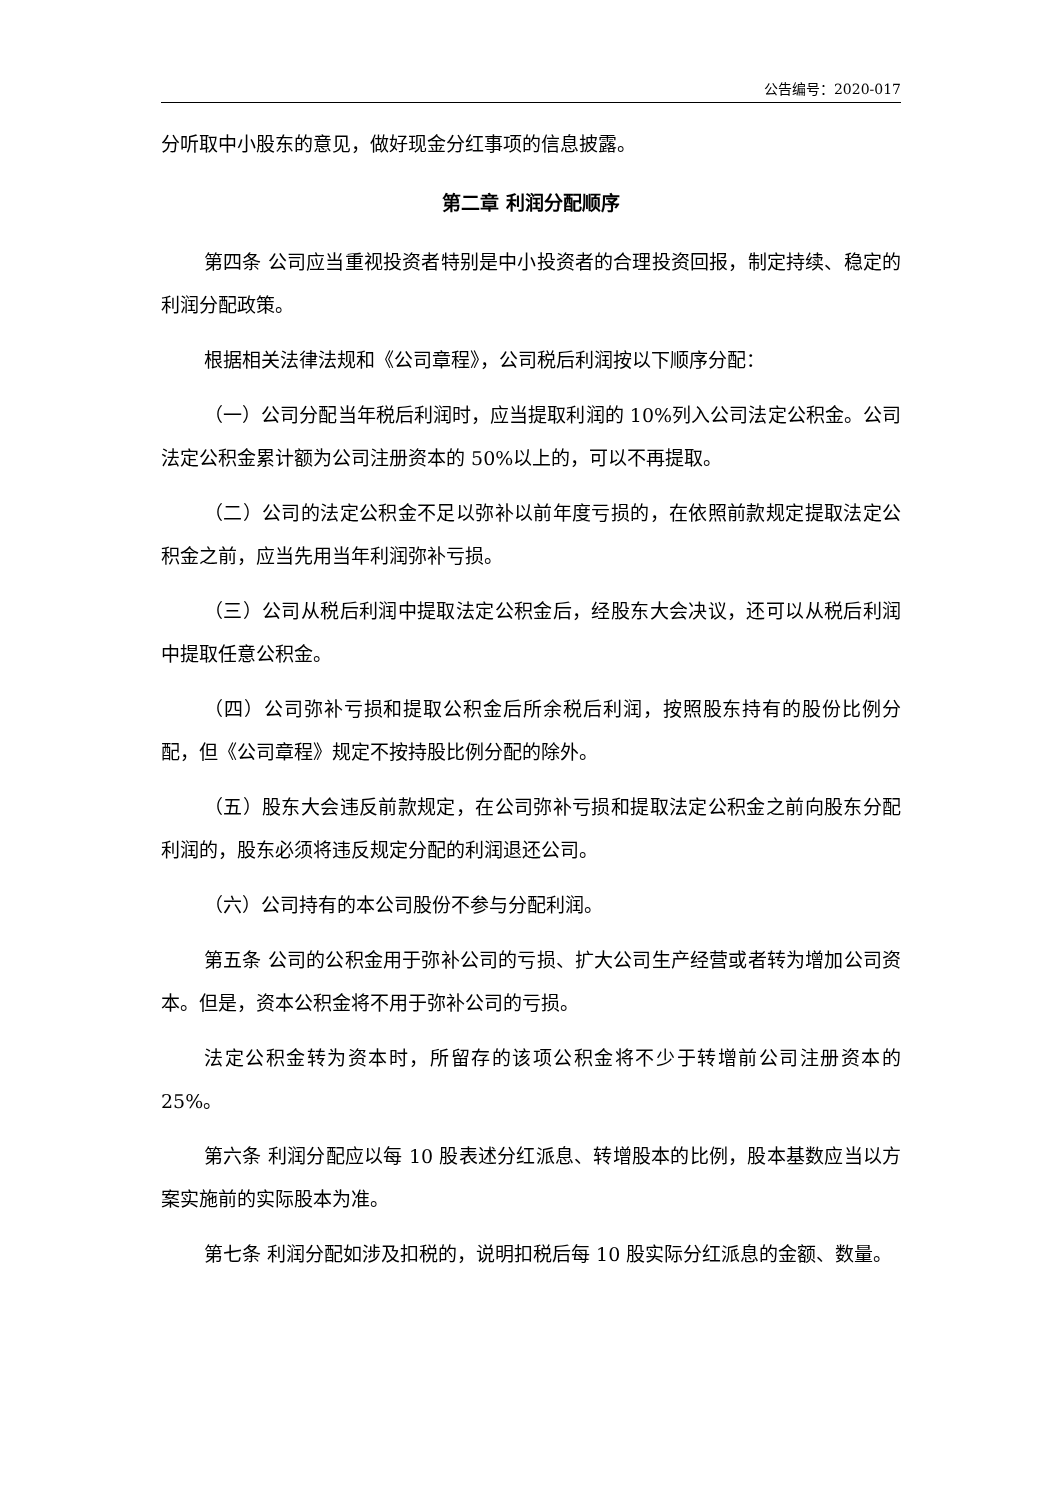公告编号：2020-017
分听取中小股东的意见，做好现金分红事项的信息披露。
第二章 利润分配顺序
第四条 公司应当重视投资者特别是中小投资者的合理投资回报，制定持续、稳定的利润分配政策。
根据相关法律法规和《公司章程》，公司税后利润按以下顺序分配：
（一）公司分配当年税后利润时，应当提取利润的 10%列入公司法定公积金。公司法定公积金累计额为公司注册资本的 50%以上的，可以不再提取。
（二）公司的法定公积金不足以弥补以前年度亏损的，在依照前款规定提取法定公积金之前，应当先用当年利润弥补亏损。
（三）公司从税后利润中提取法定公积金后，经股东大会决议，还可以从税后利润中提取任意公积金。
（四）公司弥补亏损和提取公积金后所余税后利润，按照股东持有的股份比例分配，但《公司章程》规定不按持股比例分配的除外。
（五）股东大会违反前款规定，在公司弥补亏损和提取法定公积金之前向股东分配利润的，股东必须将违反规定分配的利润退还公司。
（六）公司持有的本公司股份不参与分配利润。
第五条 公司的公积金用于弥补公司的亏损、扩大公司生产经营或者转为增加公司资本。但是，资本公积金将不用于弥补公司的亏损。
法定公积金转为资本时，所留存的该项公积金将不少于转增前公司注册资本的 25%。
第六条 利润分配应以每 10 股表述分红派息、转增股本的比例，股本基数应当以方案实施前的实际股本为准。
第七条 利润分配如涉及扣税的，说明扣税后每 10 股实际分红派息的金额、数量。